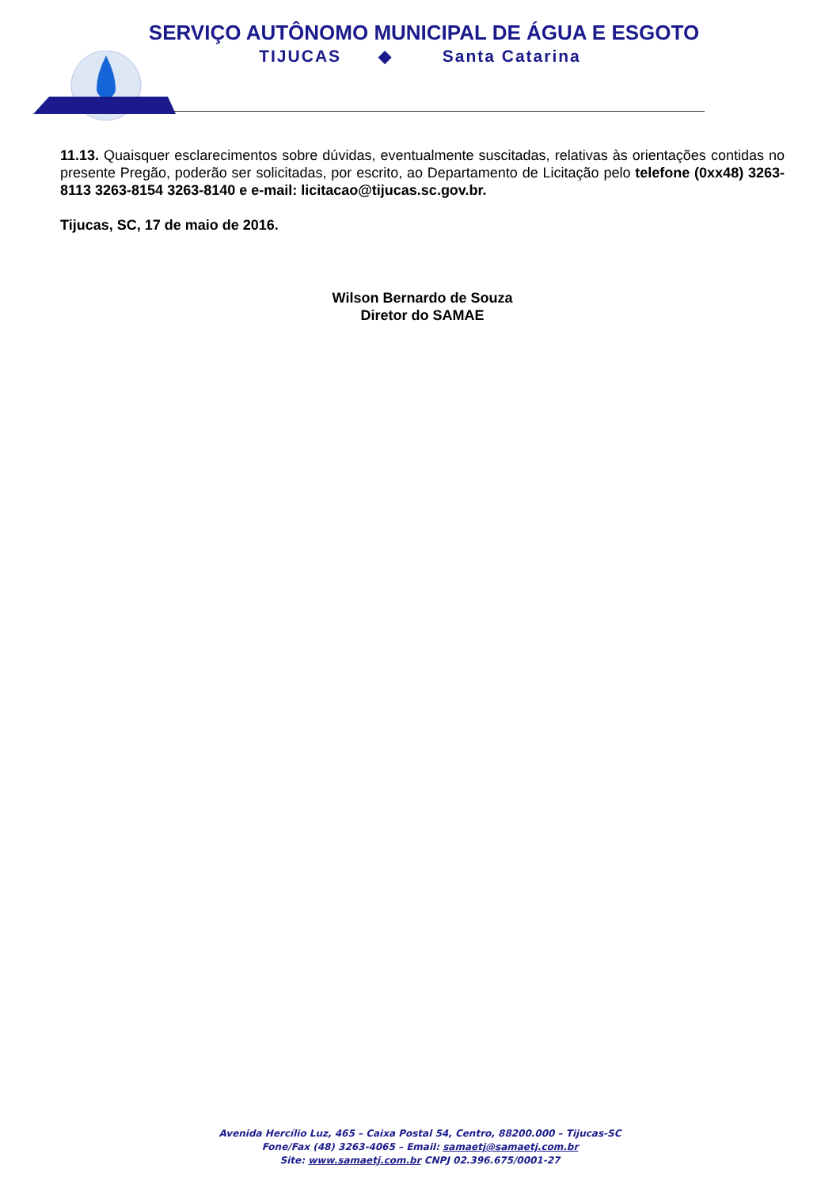SERVIÇO AUTÔNOMO MUNICIPAL DE ÁGUA E ESGOTO
TIJUCAS ◆ Santa Catarina
11.13. Quaisquer esclarecimentos sobre dúvidas, eventualmente suscitadas, relativas às orientações contidas no presente Pregão, poderão ser solicitadas, por escrito, ao Departamento de Licitação pelo telefone (0xx48) 3263-8113 3263-8154 3263-8140 e e-mail: licitacao@tijucas.sc.gov.br.
Tijucas, SC, 17 de maio de 2016.
Wilson Bernardo de Souza
Diretor do SAMAE
Avenida Hercílio Luz, 465 – Caixa Postal 54, Centro, 88200.000 – Tijucas-SC
Fone/Fax (48) 3263-4065 – Email: samaetj@samaetj.com.br
Site: www.samaetj.com.br CNPJ 02.396.675/0001-27